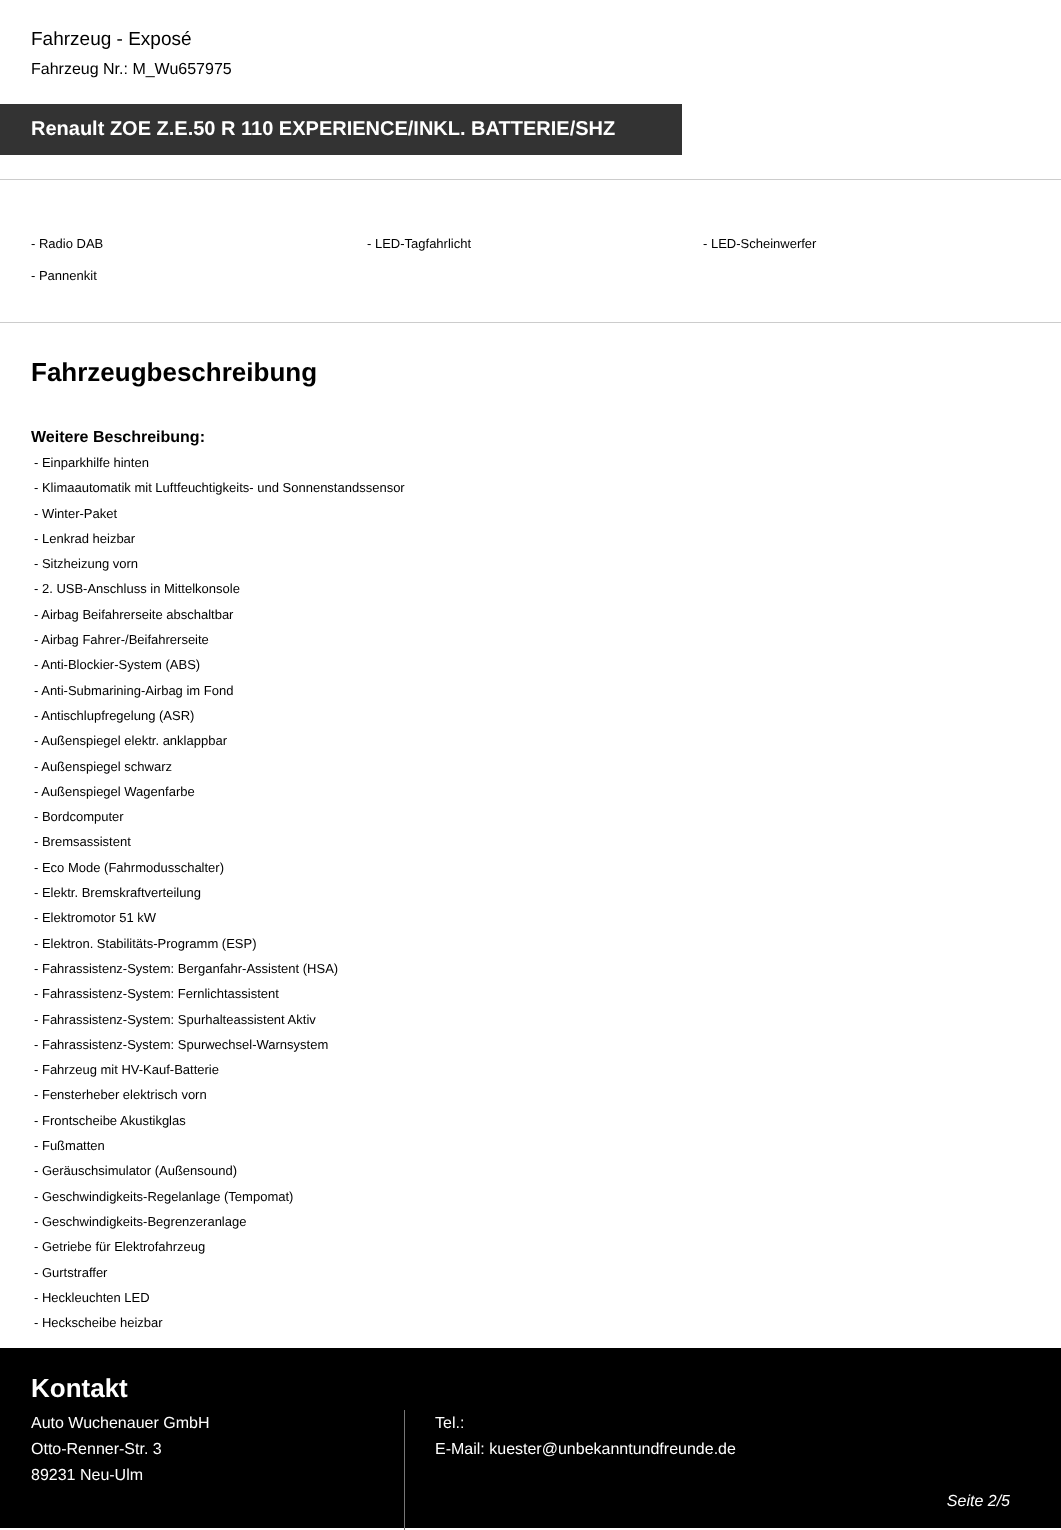Fahrzeug - Exposé
Fahrzeug Nr.: M_Wu657975
Renault ZOE Z.E.50 R 110 EXPERIENCE/INKL. BATTERIE/SHZ
- Radio DAB
- LED-Tagfahrlicht
- LED-Scheinwerfer
- Pannenkit
Fahrzeugbeschreibung
Weitere Beschreibung:
- Einparkhilfe hinten
- Klimaautomatik mit Luftfeuchtigkeits- und Sonnenstandssensor
- Winter-Paket
- Lenkrad heizbar
- Sitzheizung vorn
- 2. USB-Anschluss in Mittelkonsole
- Airbag Beifahrerseite abschaltbar
- Airbag Fahrer-/Beifahrerseite
- Anti-Blockier-System (ABS)
- Anti-Submarining-Airbag im Fond
- Antischlupfregelung (ASR)
- Außenspiegel elektr. anklappbar
- Außenspiegel schwarz
- Außenspiegel Wagenfarbe
- Bordcomputer
- Bremsassistent
- Eco Mode (Fahrmodusschalter)
- Elektr. Bremskraftverteilung
- Elektromotor 51 kW
- Elektron. Stabilitäts-Programm (ESP)
- Fahrassistenz-System: Berganfahr-Assistent (HSA)
- Fahrassistenz-System: Fernlichtassistent
- Fahrassistenz-System: Spurhalteassistent Aktiv
- Fahrassistenz-System: Spurwechsel-Warnsystem
- Fahrzeug mit HV-Kauf-Batterie
- Fensterheber elektrisch vorn
- Frontscheibe Akustikglas
- Fußmatten
- Geräuschsimulator (Außensound)
- Geschwindigkeits-Regelanlage (Tempomat)
- Geschwindigkeits-Begrenzeranlage
- Getriebe für Elektrofahrzeug
- Gurtstraffer
- Heckleuchten LED
- Heckscheibe heizbar
Kontakt
Auto Wuchenauer GmbH
Otto-Renner-Str. 3
89231 Neu-Ulm
Tel.:
E-Mail: kuester@unbekanntundfreunde.de
Seite 2/5